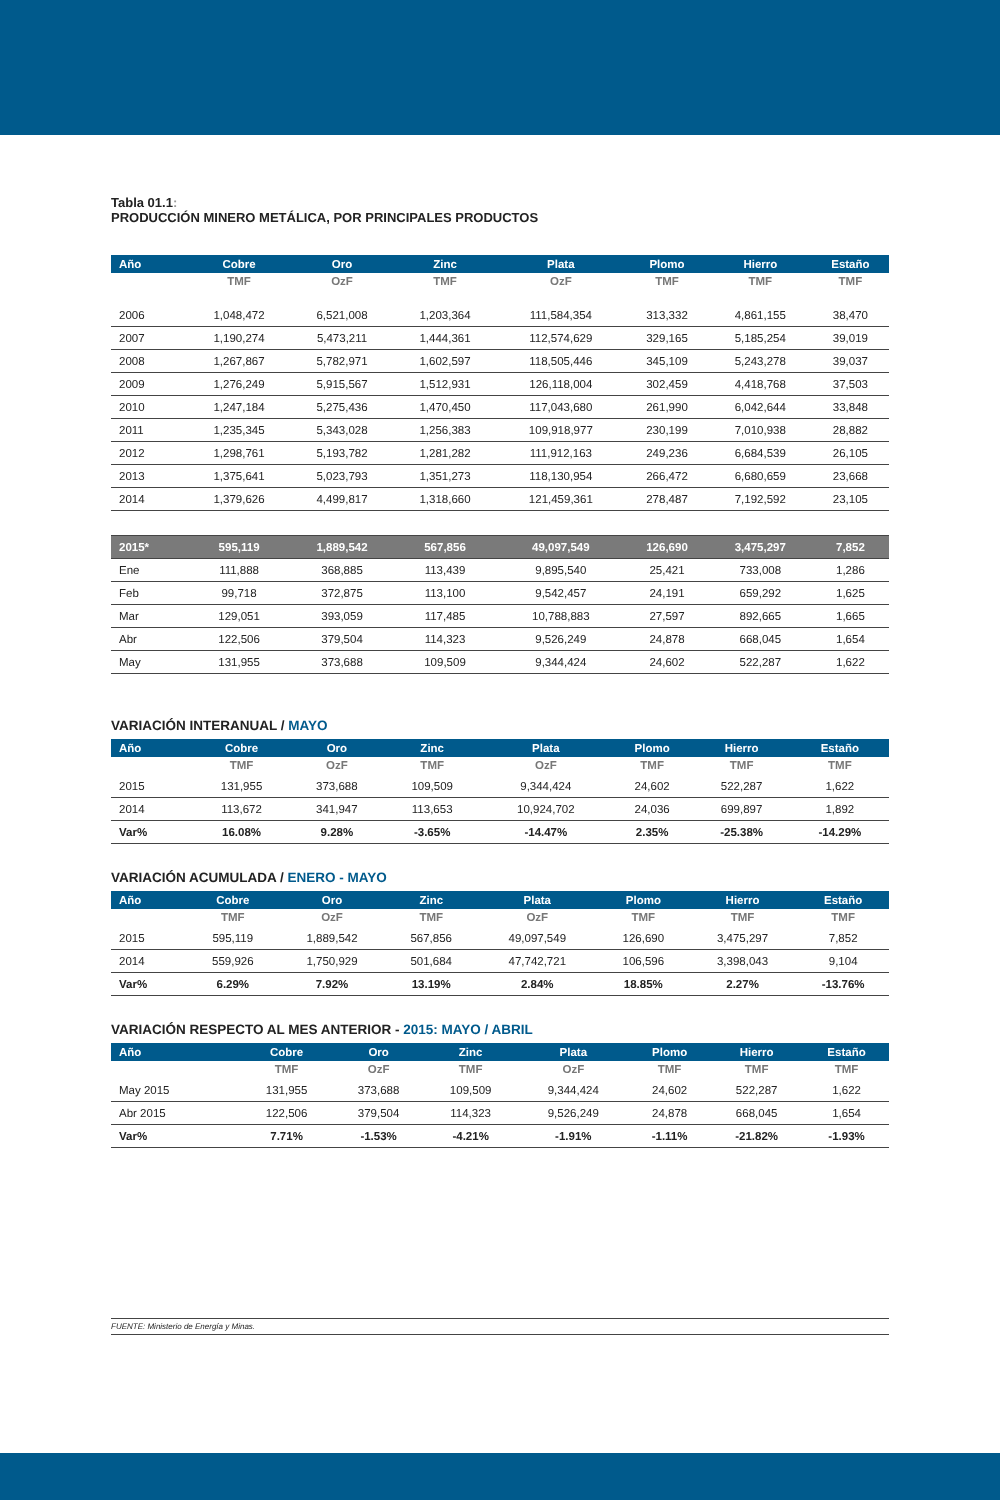Tabla 01.1:
PRODUCCIÓN MINERO METÁLICA, POR PRINCIPALES PRODUCTOS
| Año | Cobre | Oro | Zinc | Plata | Plomo | Hierro | Estaño |
| --- | --- | --- | --- | --- | --- | --- | --- |
| | TMF | OzF | TMF | OzF | TMF | TMF | TMF |
| 2006 | 1,048,472 | 6,521,008 | 1,203,364 | 111,584,354 | 313,332 | 4,861,155 | 38,470 |
| 2007 | 1,190,274 | 5,473,211 | 1,444,361 | 112,574,629 | 329,165 | 5,185,254 | 39,019 |
| 2008 | 1,267,867 | 5,782,971 | 1,602,597 | 118,505,446 | 345,109 | 5,243,278 | 39,037 |
| 2009 | 1,276,249 | 5,915,567 | 1,512,931 | 126,118,004 | 302,459 | 4,418,768 | 37,503 |
| 2010 | 1,247,184 | 5,275,436 | 1,470,450 | 117,043,680 | 261,990 | 6,042,644 | 33,848 |
| 2011 | 1,235,345 | 5,343,028 | 1,256,383 | 109,918,977 | 230,199 | 7,010,938 | 28,882 |
| 2012 | 1,298,761 | 5,193,782 | 1,281,282 | 111,912,163 | 249,236 | 6,684,539 | 26,105 |
| 2013 | 1,375,641 | 5,023,793 | 1,351,273 | 118,130,954 | 266,472 | 6,680,659 | 23,668 |
| 2014 | 1,379,626 | 4,499,817 | 1,318,660 | 121,459,361 | 278,487 | 7,192,592 | 23,105 |
| 2015* | 595,119 | 1,889,542 | 567,856 | 49,097,549 | 126,690 | 3,475,297 | 7,852 |
| Ene | 111,888 | 368,885 | 113,439 | 9,895,540 | 25,421 | 733,008 | 1,286 |
| Feb | 99,718 | 372,875 | 113,100 | 9,542,457 | 24,191 | 659,292 | 1,625 |
| Mar | 129,051 | 393,059 | 117,485 | 10,788,883 | 27,597 | 892,665 | 1,665 |
| Abr | 122,506 | 379,504 | 114,323 | 9,526,249 | 24,878 | 668,045 | 1,654 |
| May | 131,955 | 373,688 | 109,509 | 9,344,424 | 24,602 | 522,287 | 1,622 |
VARIACIÓN INTERANUAL / MAYO
| Año | Cobre | Oro | Zinc | Plata | Plomo | Hierro | Estaño |
| --- | --- | --- | --- | --- | --- | --- | --- |
| | TMF | OzF | TMF | OzF | TMF | TMF | TMF |
| 2015 | 131,955 | 373,688 | 109,509 | 9,344,424 | 24,602 | 522,287 | 1,622 |
| 2014 | 113,672 | 341,947 | 113,653 | 10,924,702 | 24,036 | 699,897 | 1,892 |
| Var% | 16.08% | 9.28% | -3.65% | -14.47% | 2.35% | -25.38% | -14.29% |
VARIACIÓN ACUMULADA / ENERO - MAYO
| Año | Cobre | Oro | Zinc | Plata | Plomo | Hierro | Estaño |
| --- | --- | --- | --- | --- | --- | --- | --- |
| | TMF | OzF | TMF | OzF | TMF | TMF | TMF |
| 2015 | 595,119 | 1,889,542 | 567,856 | 49,097,549 | 126,690 | 3,475,297 | 7,852 |
| 2014 | 559,926 | 1,750,929 | 501,684 | 47,742,721 | 106,596 | 3,398,043 | 9,104 |
| Var% | 6.29% | 7.92% | 13.19% | 2.84% | 18.85% | 2.27% | -13.76% |
VARIACIÓN RESPECTO AL MES ANTERIOR - 2015: MAYO / ABRIL
| Año | Cobre | Oro | Zinc | Plata | Plomo | Hierro | Estaño |
| --- | --- | --- | --- | --- | --- | --- | --- |
| | TMF | OzF | TMF | OzF | TMF | TMF | TMF |
| May 2015 | 131,955 | 373,688 | 109,509 | 9,344,424 | 24,602 | 522,287 | 1,622 |
| Abr 2015 | 122,506 | 379,504 | 114,323 | 9,526,249 | 24,878 | 668,045 | 1,654 |
| Var% | 7.71% | -1.53% | -4.21% | -1.91% | -1.11% | -21.82% | -1.93% |
FUENTE: Ministerio de Energía y Minas.